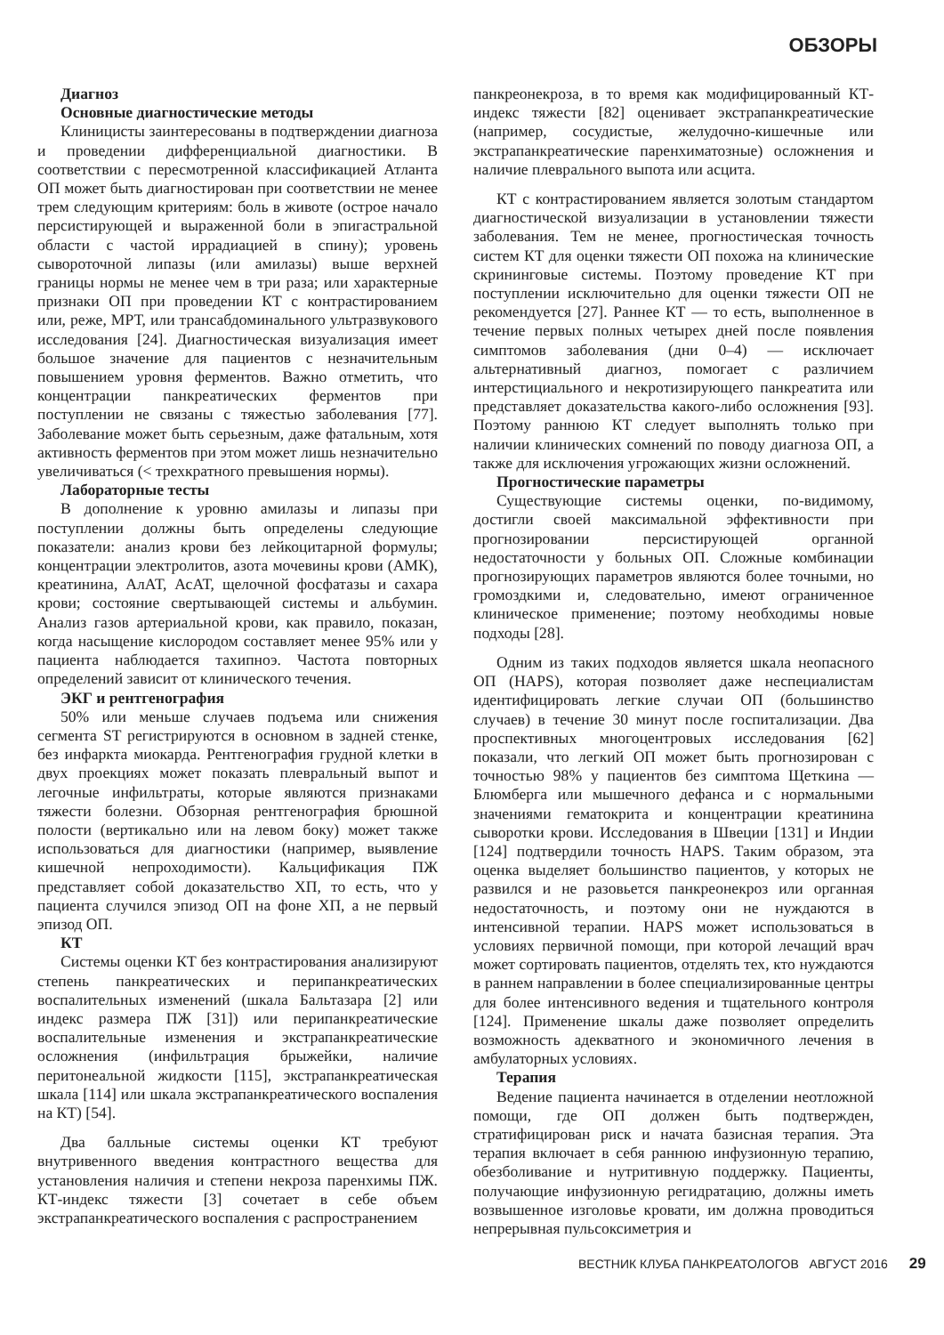ОБЗОРЫ
Диагноз
Основные диагностические методы
Клиницисты заинтересованы в подтверждении диагноза и проведении дифференциальной диагностики. В соответствии с пересмотренной классификацией Атланта ОП может быть диагностирован при соответствии не менее трем следующим критериям: боль в животе (острое начало персистирующей и выраженной боли в эпигастральной области с частой иррадиацией в спину); уровень сывороточной липазы (или амилазы) выше верхней границы нормы не менее чем в три раза; или характерные признаки ОП при проведении КТ с контрастированием или, реже, МРТ, или трансабдоминального ультразвукового исследования [24]. Диагностическая визуализация имеет большое значение для пациентов с незначительным повышением уровня ферментов. Важно отметить, что концентрации панкреатических ферментов при поступлении не связаны с тяжестью заболевания [77]. Заболевание может быть серьезным, даже фатальным, хотя активность ферментов при этом может лишь незначительно увеличиваться (< трехкратного превышения нормы).
Лабораторные тесты
В дополнение к уровню амилазы и липазы при поступлении должны быть определены следующие показатели: анализ крови без лейкоцитарной формулы; концентрации электролитов, азота мочевины крови (АМК), креатинина, АлАТ, АсАТ, щелочной фосфатазы и сахара крови; состояние свертывающей системы и альбумин. Анализ газов артериальной крови, как правило, показан, когда насыщение кислородом составляет менее 95% или у пациента наблюдается тахипноэ. Частота повторных определений зависит от клинического течения.
ЭКГ и рентгенография
50% или меньше случаев подъема или снижения сегмента ST регистрируются в основном в задней стенке, без инфаркта миокарда. Рентгенография грудной клетки в двух проекциях может показать плевральный выпот и легочные инфильтраты, которые являются признаками тяжести болезни. Обзорная рентгенография брюшной полости (вертикально или на левом боку) может также использоваться для диагностики (например, выявление кишечной непроходимости). Кальцификация ПЖ представляет собой доказательство ХП, то есть, что у пациента случился эпизод ОП на фоне ХП, а не первый эпизод ОП.
КТ
Системы оценки КТ без контрастирования анализируют степень панкреатических и перипанкреатических воспалительных изменений (шкала Бальтазара [2] или индекс размера ПЖ [31]) или перипанкреатические воспалительные изменения и экстрапанкреатические осложнения (инфильтрация брыжейки, наличие перитонеальной жидкости [115], экстрапанкреатическая шкала [114] или шкала экстрапанкреатического воспаления на КТ) [54].
Два балльные системы оценки КТ требуют внутривенного введения контрастного вещества для установления наличия и степени некроза паренхимы ПЖ. КТ-индекс тяжести [3] сочетает в себе объем экстрапанкреатического воспаления с распространением
панкреонекроза, в то время как модифицированный КТ-индекс тяжести [82] оценивает экстрапанкреатические (например, сосудистые, желудочно-кишечные или экстрапанкреатические паренхиматозные) осложнения и наличие плеврального выпота или асцита.
КТ с контрастированием является золотым стандартом диагностической визуализации в установлении тяжести заболевания. Тем не менее, прогностическая точность систем КТ для оценки тяжести ОП похожа на клинические скрининговые системы. Поэтому проведение КТ при поступлении исключительно для оценки тяжести ОП не рекомендуется [27]. Раннее КТ — то есть, выполненное в течение первых полных четырех дней после появления симптомов заболевания (дни 0–4) — исключает альтернативный диагноз, помогает с различием интерстициального и некротизирующего панкреатита или представляет доказательства какого-либо осложнения [93]. Поэтому раннюю КТ следует выполнять только при наличии клинических сомнений по поводу диагноза ОП, а также для исключения угрожающих жизни осложнений.
Прогностические параметры
Существующие системы оценки, по-видимому, достигли своей максимальной эффективности при прогнозировании персистирующей органной недостаточности у больных ОП. Сложные комбинации прогнозирующих параметров являются более точными, но громоздкими и, следовательно, имеют ограниченное клиническое применение; поэтому необходимы новые подходы [28].
Одним из таких подходов является шкала неопасного ОП (HAPS), которая позволяет даже неспециалистам идентифицировать легкие случаи ОП (большинство случаев) в течение 30 минут после госпитализации. Два проспективных многоцентровых исследования [62] показали, что легкий ОП может быть прогнозирован с точностью 98% у пациентов без симптома Щеткина — Блюмберга или мышечного дефанса и с нормальными значениями гематокрита и концентрации креатинина сыворотки крови. Исследования в Швеции [131] и Индии [124] подтвердили точность HAPS. Таким образом, эта оценка выделяет большинство пациентов, у которых не развился и не разовьется панкреонекроз или органная недостаточность, и поэтому они не нуждаются в интенсивной терапии. HAPS может использоваться в условиях первичной помощи, при которой лечащий врач может сортировать пациентов, отделять тех, кто нуждаются в раннем направлении в более специализированные центры для более интенсивного ведения и тщательного контроля [124]. Применение шкалы даже позволяет определить возможность адекватного и экономичного лечения в амбулаторных условиях.
Терапия
Ведение пациента начинается в отделении неотложной помощи, где ОП должен быть подтвержден, стратифицирован риск и начата базисная терапия. Эта терапия включает в себя раннюю инфузионную терапию, обезболивание и нутритивную поддержку. Пациенты, получающие инфузионную регидратацию, должны иметь возвышенное изголовье кровати, им должна проводиться непрерывная пульсоксиметрия и
ВЕСТНИК КЛУБА ПАНКРЕАТОЛОГОВ АВГУСТ 2016 29